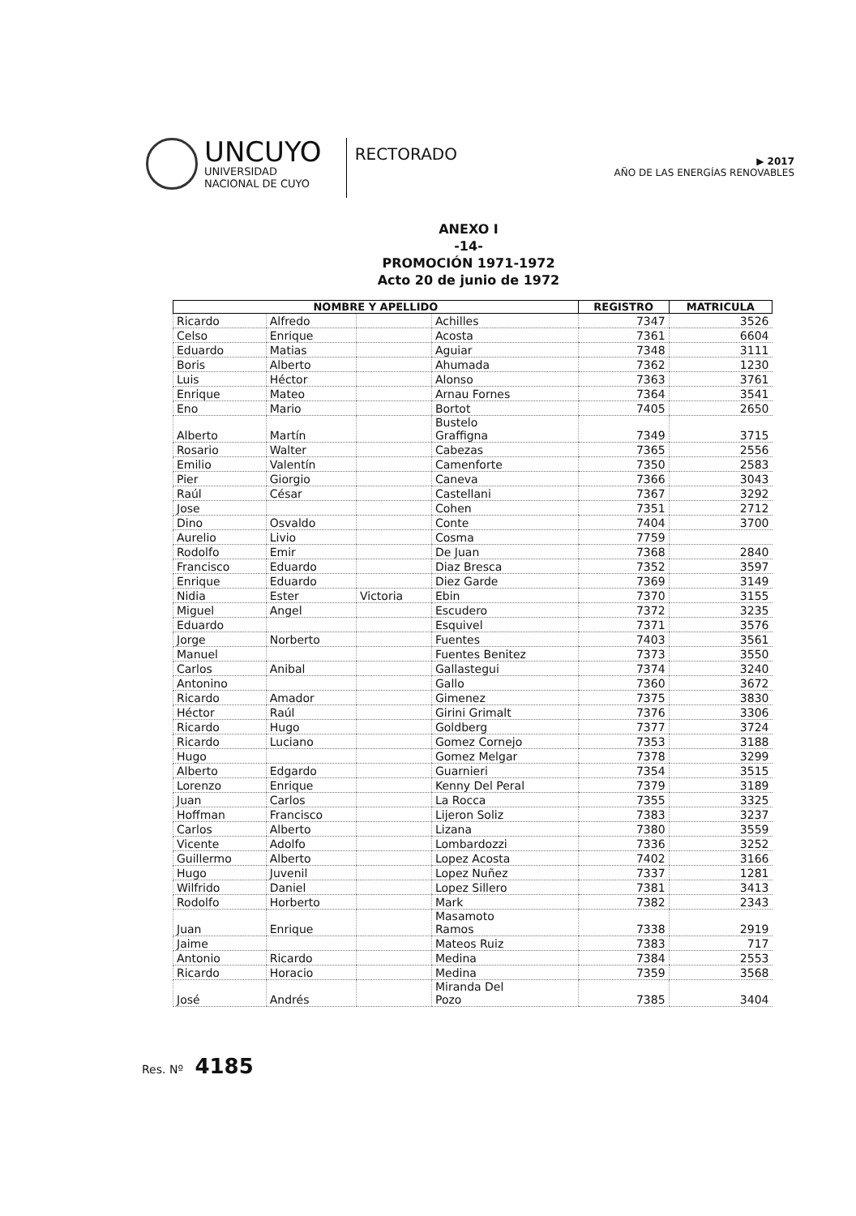UNCUYO
UNIVERSIDAD
NACIONAL DE CUYO
RECTORADO
▶ 2017
AÑO DE LAS ENERGÍAS RENOVABLES
ANEXO I
-14-
PROMOCIÓN 1971-1972
Acto 20 de junio de 1972
| NOMBRE Y APELLIDO | | | | REGISTRO | MATRICULA |
| --- | --- | --- | --- | --- | --- |
| Ricardo | Alfredo | | Achilles | 7347 | 3526 |
| Celso | Enrique | | Acosta | 7361 | 6604 |
| Eduardo | Matias | | Aguiar | 7348 | 3111 |
| Boris | Alberto | | Ahumada | 7362 | 1230 |
| Luis | Héctor | | Alonso | 7363 | 3761 |
| Enrique | Mateo | | Arnau Fornes | 7364 | 3541 |
| Eno | Mario | | Bortot | 7405 | 2650 |
| Alberto | Martín | | Bustelo Graffigna | 7349 | 3715 |
| Rosario | Walter | | Cabezas | 7365 | 2556 |
| Emilio | Valentín | | Camenforte | 7350 | 2583 |
| Pier | Giorgio | | Caneva | 7366 | 3043 |
| Raúl | César | | Castellani | 7367 | 3292 |
| Jose | | | Cohen | 7351 | 2712 |
| Dino | Osvaldo | | Conte | 7404 | 3700 |
| Aurelio | Livio | | Cosma | 7759 | |
| Rodolfo | Emir | | De Juan | 7368 | 2840 |
| Francisco | Eduardo | | Diaz Bresca | 7352 | 3597 |
| Enrique | Eduardo | | Diez Garde | 7369 | 3149 |
| Nidia | Ester | Victoria | Ebin | 7370 | 3155 |
| Miguel | Angel | | Escudero | 7372 | 3235 |
| Eduardo | | | Esquivel | 7371 | 3576 |
| Jorge | Norberto | | Fuentes | 7403 | 3561 |
| Manuel | | | Fuentes Benitez | 7373 | 3550 |
| Carlos | Anibal | | Gallastegui | 7374 | 3240 |
| Antonino | | | Gallo | 7360 | 3672 |
| Ricardo | Amador | | Gimenez | 7375 | 3830 |
| Héctor | Raúl | | Girini Grimalt | 7376 | 3306 |
| Ricardo | Hugo | | Goldberg | 7377 | 3724 |
| Ricardo | Luciano | | Gomez Cornejo | 7353 | 3188 |
| Hugo | | | Gomez Melgar | 7378 | 3299 |
| Alberto | Edgardo | | Guarnieri | 7354 | 3515 |
| Lorenzo | Enrique | | Kenny Del Peral | 7379 | 3189 |
| Juan | Carlos | | La Rocca | 7355 | 3325 |
| Hoffman | Francisco | | Lijeron Soliz | 7383 | 3237 |
| Carlos | Alberto | | Lizana | 7380 | 3559 |
| Vicente | Adolfo | | Lombardozzi | 7336 | 3252 |
| Guillermo | Alberto | | Lopez Acosta | 7402 | 3166 |
| Hugo | Juvenil | | Lopez Nuñez | 7337 | 1281 |
| Wilfrido | Daniel | | Lopez Sillero | 7381 | 3413 |
| Rodolfo | Horberto | | Mark | 7382 | 2343 |
| Juan | Enrique | | Masamoto Ramos | 7338 | 2919 |
| Jaime | | | Mateos Ruiz | 7383 | 717 |
| Antonio | Ricardo | | Medina | 7384 | 2553 |
| Ricardo | Horacio | | Medina | 7359 | 3568 |
| José | Andrés | | Miranda Del Pozo | 7385 | 3404 |
Res. Nº 4185